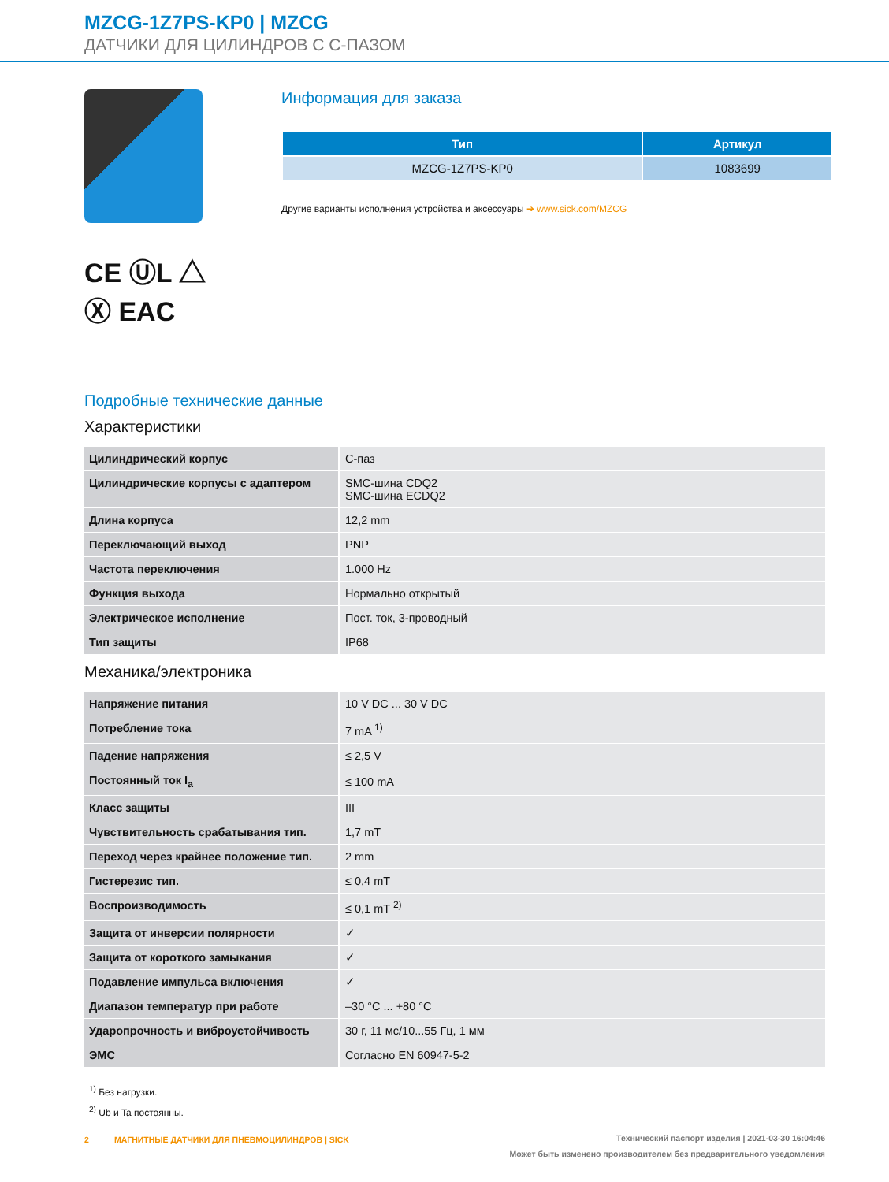MZCG-1Z7PS-KP0 | MZCG
ДАТЧИКИ ДЛЯ ЦИЛИНДРОВ С С-ПАЗОМ
CE ⓊL △
Ⓧ EAC
Информация для заказа
| Тип | Артикул |
| --- | --- |
| MZCG-1Z7PS-KP0 | 1083699 |
Другие варианты исполнения устройства и аксессуары ➔ www.sick.com/MZCG
Подробные технические данные
Характеристики
| Цилиндрический корпус | С-паз |
| Цилиндрические корпусы с адаптером | SMC-шина CDQ2 SMC-шина ECDQ2 |
| Длина корпуса | 12,2 mm |
| Переключающий выход | PNP |
| Частота переключения | 1.000 Hz |
| Функция выхода | Нормально открытый |
| Электрическое исполнение | Пост. ток, 3-проводный |
| Тип защиты | IP68 |
Механика/электроника
| Напряжение питания | 10 V DC ... 30 V DC |
| Потребление тока | 7 mA <sup>1)</sup> |
| Падение напряжения | ≤ 2,5 V |
| Постоянный ток I<sub>a</sub> | ≤ 100 mA |
| Класс защиты | III |
| Чувствительность срабатывания тип. | 1,7 mT |
| Переход через крайнее положение тип. | 2 mm |
| Гистерезис тип. | ≤ 0,4 mT |
| Воспроизводимость | ≤ 0,1 mT <sup>2)</sup> |
| Защита от инверсии полярности | ✓ |
| Защита от короткого замыкания | ✓ |
| Подавление импульса включения | ✓ |
| Диапазон температур при работе | –30 °C ... +80 °C |
| Ударопрочность и виброустойчивость | 30 г, 11 мс/10...55 Гц, 1 мм |
| ЭМС | Согласно EN 60947-5-2 |
<sup>1)</sup> Без нагрузки.
<sup>2)</sup> Ub и Ta постоянны.
2 МАГНИТНЫЕ ДАТЧИКИ ДЛЯ ПНЕВМОЦИЛИНДРОВ | SICK
Технический паспорт изделия | 2021-03-30 16:04:46
Может быть изменено производителем без предварительного уведомления